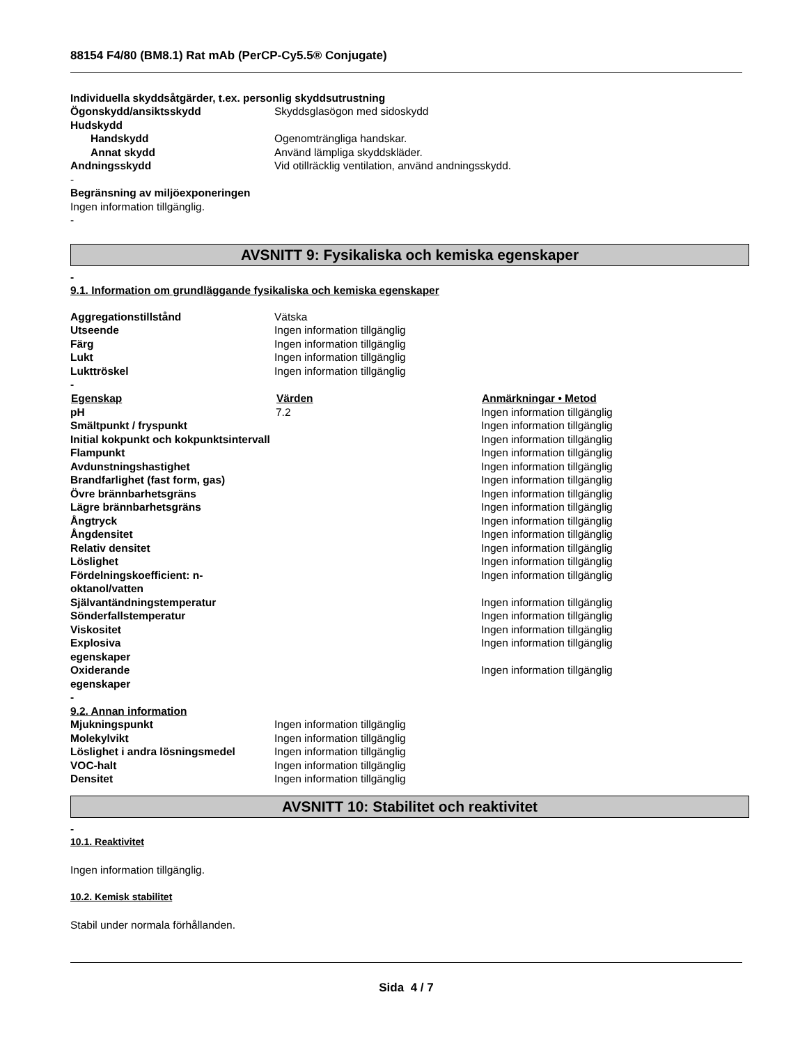88154 F4/80 (BM8.1) Rat mAb (PerCP-Cy5.5® Conjugate)
Individuella skyddsåtgärder, t.ex. personlig skyddsutrustning
| Ögonskydd/ansiktsskydd | Skyddsglasögon med sidoskydd |
| Hudskydd | |
| Handskydd | Ogenomträngliga handskar. |
| Annat skydd | Använd lämpliga skyddskläder. |
| Andningsskydd | Vid otillräcklig ventilation, använd andningsskydd. |
-
Begränsning av miljöexponeringen
Ingen information tillgänglig.
-
AVSNITT 9: Fysikaliska och kemiska egenskaper
-
9.1. Information om grundläggande fysikaliska och kemiska egenskaper
| Aggregationstillstånd | Vätska |
| Utseende | Ingen information tillgänglig |
| Färg | Ingen information tillgänglig |
| Lukt | Ingen information tillgänglig |
| Lukttröskel | Ingen information tillgänglig |
-
| Egenskap | Värden | Anmärkningar • Metod |
| --- | --- | --- |
| pH | 7.2 | Ingen information tillgänglig |
| Smältpunkt / fryspunkt | | Ingen information tillgänglig |
| Initial kokpunkt och kokpunktsintervall | | Ingen information tillgänglig |
| Flampunkt | | Ingen information tillgänglig |
| Avdunstningshastighet | | Ingen information tillgänglig |
| Brandfarlighet (fast form, gas) | | Ingen information tillgänglig |
| Övre brännbarhetsgräns | | Ingen information tillgänglig |
| Lägre brännbarhetsgräns | | Ingen information tillgänglig |
| Ångtryck | | Ingen information tillgänglig |
| Ångdensitet | | Ingen information tillgänglig |
| Relativ densitet | | Ingen information tillgänglig |
| Löslighet | | Ingen information tillgänglig |
| Fördelningskoefficient: n-oktanol/vatten | | Ingen information tillgänglig |
| Självantändningstemperatur | | Ingen information tillgänglig |
| Sönderfallstemperatur | | Ingen information tillgänglig |
| Viskositet | | Ingen information tillgänglig |
| Explosiva egenskaper | | Ingen information tillgänglig |
| Oxiderande egenskaper | | Ingen information tillgänglig |
-
9.2. Annan information
| Mjukningspunkt | Ingen information tillgänglig |
| Molekylvikt | Ingen information tillgänglig |
| Löslighet i andra lösningsmedel | Ingen information tillgänglig |
| VOC-halt | Ingen information tillgänglig |
| Densitet | Ingen information tillgänglig |
AVSNITT 10: Stabilitet och reaktivitet
-
10.1. Reaktivitet
Ingen information tillgänglig.
10.2. Kemisk stabilitet
Stabil under normala förhållanden.
Sida 4 / 7